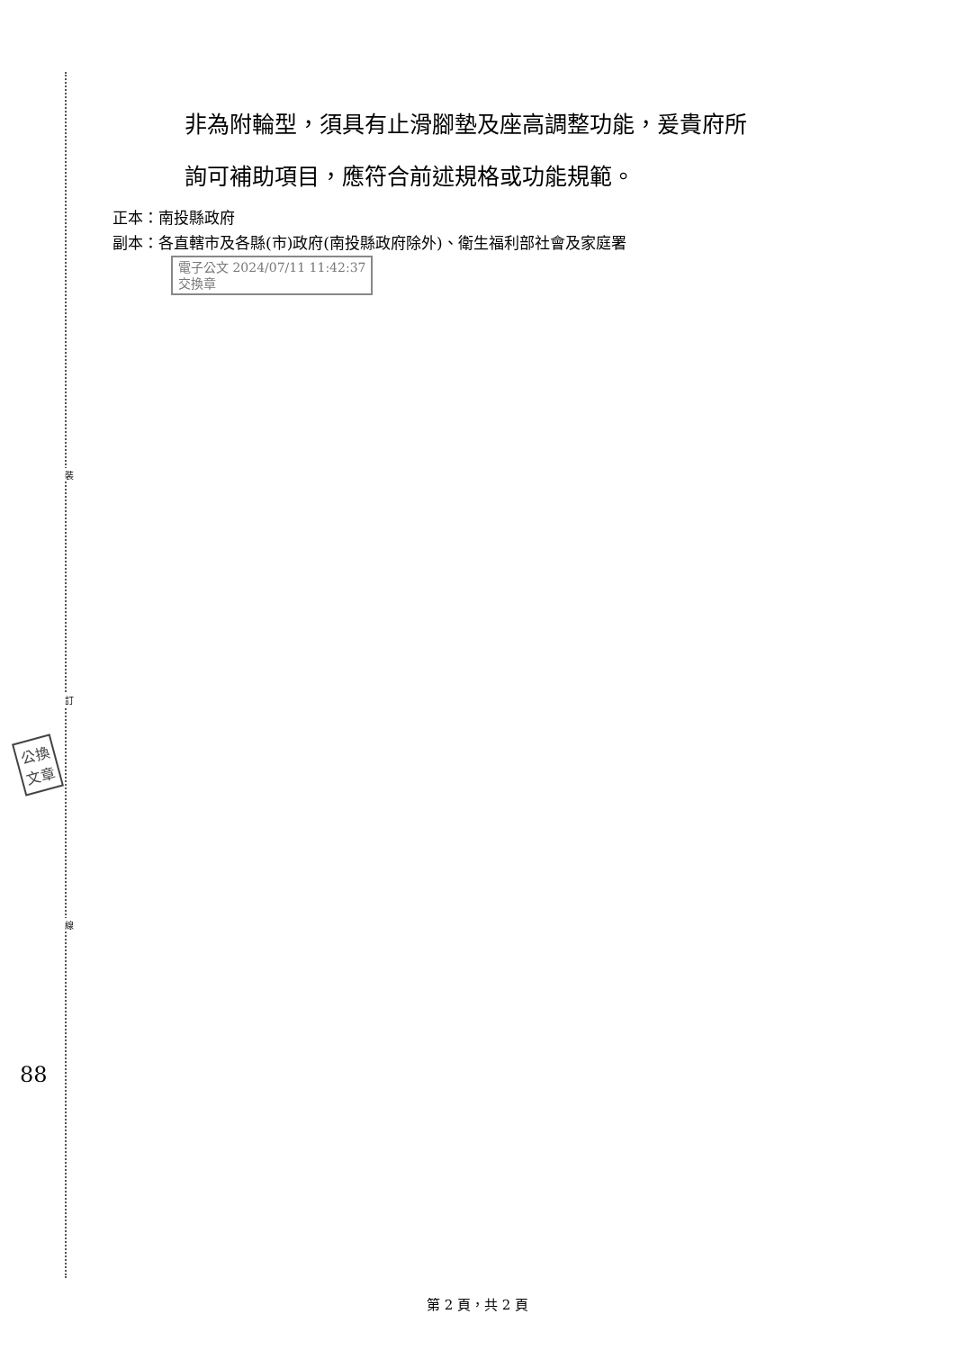裝
訂
線
非為附輪型，須具有止滑腳墊及座高調整功能，爰貴府所
詢可補助項目，應符合前述規格或功能規範。
正本：南投縣政府
副本：各直轄市及各縣(市)政府(南投縣政府除外)、衛生福利部社會及家庭署
電子公文 2024/07/11 11:42:37
交換章
公換
文章
88
第 2 頁，共 2 頁